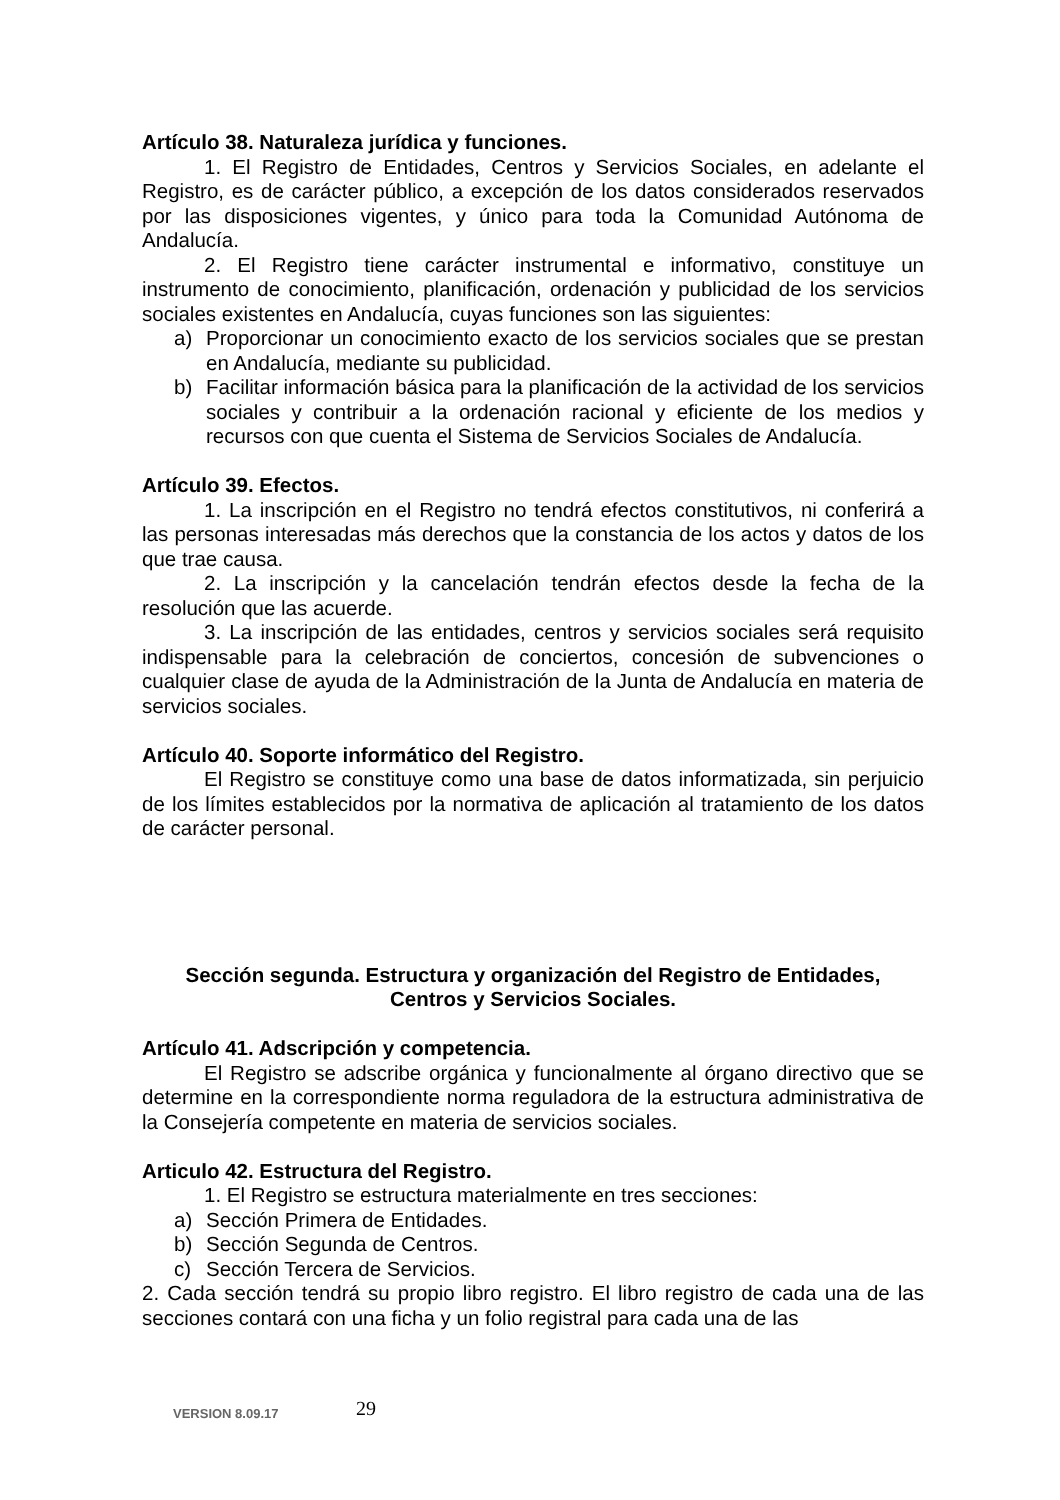Artículo 38. Naturaleza jurídica y funciones.
1. El Registro de Entidades, Centros y Servicios Sociales, en adelante el Registro, es de carácter público, a excepción de los datos considerados reservados por las disposiciones vigentes, y único para toda la Comunidad Autónoma de Andalucía.
2. El Registro tiene carácter instrumental e informativo, constituye un instrumento de conocimiento, planificación, ordenación y publicidad de los servicios sociales existentes en Andalucía, cuyas funciones son las siguientes:
a) Proporcionar un conocimiento exacto de los servicios sociales que se prestan en Andalucía, mediante su publicidad.
b) Facilitar información básica para la planificación de la actividad de los servicios sociales y contribuir a la ordenación racional y eficiente de los medios y recursos con que cuenta el Sistema de Servicios Sociales de Andalucía.
Artículo 39. Efectos.
1. La inscripción en el Registro no tendrá efectos constitutivos, ni conferirá a las personas interesadas más derechos que la constancia de los actos y datos de los que trae causa.
2. La inscripción y la cancelación tendrán efectos desde la fecha de la resolución que las acuerde.
3. La inscripción de las entidades, centros y servicios sociales será requisito indispensable para la celebración de conciertos, concesión de subvenciones o cualquier clase de ayuda de la Administración de la Junta de Andalucía en materia de servicios sociales.
Artículo 40. Soporte informático del Registro.
El Registro se constituye como una base de datos informatizada, sin perjuicio de los límites establecidos por la normativa de aplicación al tratamiento de los datos de carácter personal.
Sección segunda. Estructura y organización del Registro de Entidades, Centros y Servicios Sociales.
Artículo 41. Adscripción y competencia.
El Registro se adscribe orgánica y funcionalmente al órgano directivo que se determine en la correspondiente norma reguladora de la estructura administrativa de la Consejería competente en materia de servicios sociales.
Articulo 42. Estructura del Registro.
1. El Registro se estructura materialmente en tres secciones:
a) Sección Primera de Entidades.
b) Sección Segunda de Centros.
c) Sección Tercera de Servicios.
2. Cada sección tendrá su propio libro registro. El libro registro de cada una de las secciones contará con una ficha y un folio registral para cada una de las
VERSION 8.09.17
29